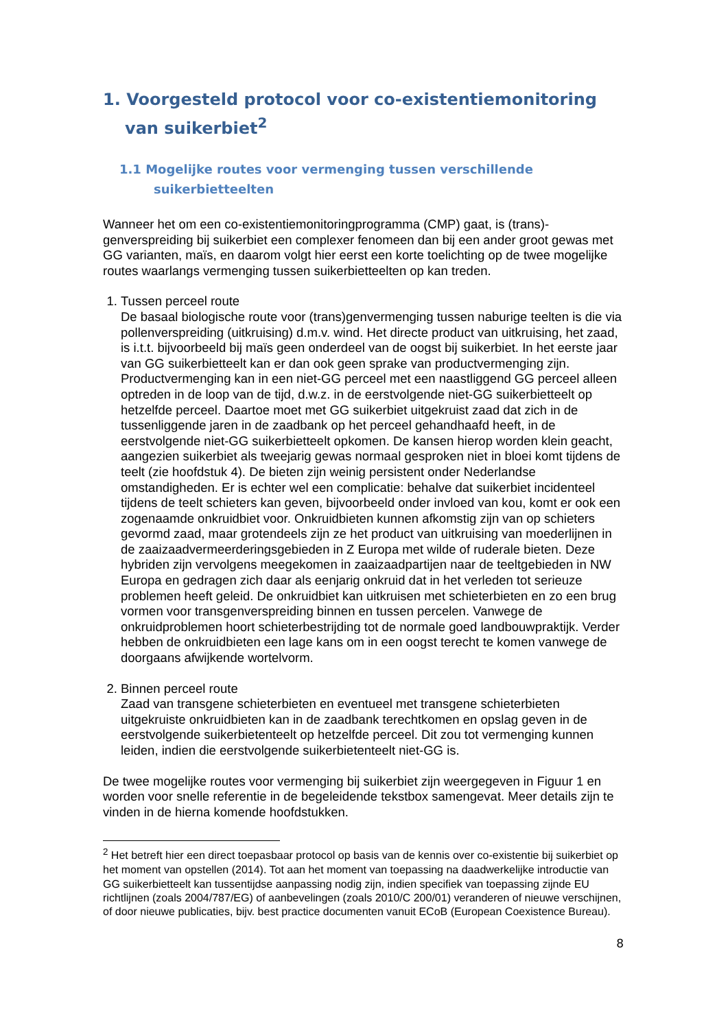1. Voorgesteld protocol voor co-existentiemonitoring van suikerbiet<sup>2</sup>
1.1 Mogelijke routes voor vermenging tussen verschillende suikerbietteelten
Wanneer het om een co-existentiemonitoringprogramma (CMP) gaat, is (trans)-genverspreiding bij suikerbiet een complexer fenomeen dan bij een ander groot gewas met GG varianten, maïs, en daarom volgt hier eerst een korte toelichting op de twee mogelijke routes waarlangs vermenging tussen suikerbietteelten op kan treden.
1. Tussen perceel route
De basaal biologische route voor (trans)genvermenging tussen naburige teelten is die via pollenverspreiding (uitkruising) d.m.v. wind. Het directe product van uitkruising, het zaad, is i.t.t. bijvoorbeeld bij maïs geen onderdeel van de oogst bij suikerbiet. In het eerste jaar van GG suikerbietteelt kan er dan ook geen sprake van productvermenging zijn. Productvermenging kan in een niet-GG perceel met een naastliggend GG perceel alleen optreden in de loop van de tijd, d.w.z. in de eerstvolgende niet-GG suikerbietteelt op hetzelfde perceel. Daartoe moet met GG suikerbiet uitgekruist zaad dat zich in de tussenliggende jaren in de zaadbank op het perceel gehandhaafd heeft, in de eerstvolgende niet-GG suikerbietteelt opkomen. De kansen hierop worden klein geacht, aangezien suikerbiet als tweejarig gewas normaal gesproken niet in bloei komt tijdens de teelt (zie hoofdstuk 4). De bieten zijn weinig persistent onder Nederlandse omstandigheden. Er is echter wel een complicatie: behalve dat suikerbiet incidenteel tijdens de teelt schieters kan geven, bijvoorbeeld onder invloed van kou, komt er ook een zogenaamde onkruidbiet voor. Onkruidbieten kunnen afkomstig zijn van op schieters gevormd zaad, maar grotendeels zijn ze het product van uitkruising van moederlijnen in de zaaizaadvermeerderingsgebieden in Z Europa met wilde of ruderale bieten. Deze hybriden zijn vervolgens meegekomen in zaaizaadpartijen naar de teeltgebieden in NW Europa en gedragen zich daar als eenjarig onkruid dat in het verleden tot serieuze problemen heeft geleid. De onkruidbiet kan uitkruisen met schieterbieten en zo een brug vormen voor transgenverspreiding binnen en tussen percelen. Vanwege de onkruidproblemen hoort schieterbestrijding tot de normale goed landbouwpraktijk. Verder hebben de onkruidbieten een lage kans om in een oogst terecht te komen vanwege de doorgaans afwijkende wortelvorm.
2. Binnen perceel route
Zaad van transgene schieterbieten en eventueel met transgene schieterbieten uitgekruiste onkruidbieten kan in de zaadbank terechtkomen en opslag geven in de eerstvolgende suikerbietenteelt op hetzelfde perceel. Dit zou tot vermenging kunnen leiden, indien die eerstvolgende suikerbietenteelt niet-GG is.
De twee mogelijke routes voor vermenging bij suikerbiet zijn weergegeven in Figuur 1 en worden voor snelle referentie in de begeleidende tekstbox samengevat. Meer details zijn te vinden in de hierna komende hoofdstukken.
<sup>2</sup> Het betreft hier een direct toepasbaar protocol op basis van de kennis over co-existentie bij suikerbiet op het moment van opstellen (2014). Tot aan het moment van toepassing na daadwerkelijke introductie van GG suikerbietteelt kan tussentijdse aanpassing nodig zijn, indien specifiek van toepassing zijnde EU richtlijnen (zoals 2004/787/EG) of aanbevelingen (zoals 2010/C 200/01) veranderen of nieuwe verschijnen, of door nieuwe publicaties, bijv. best practice documenten vanuit ECoB (European Coexistence Bureau).
8